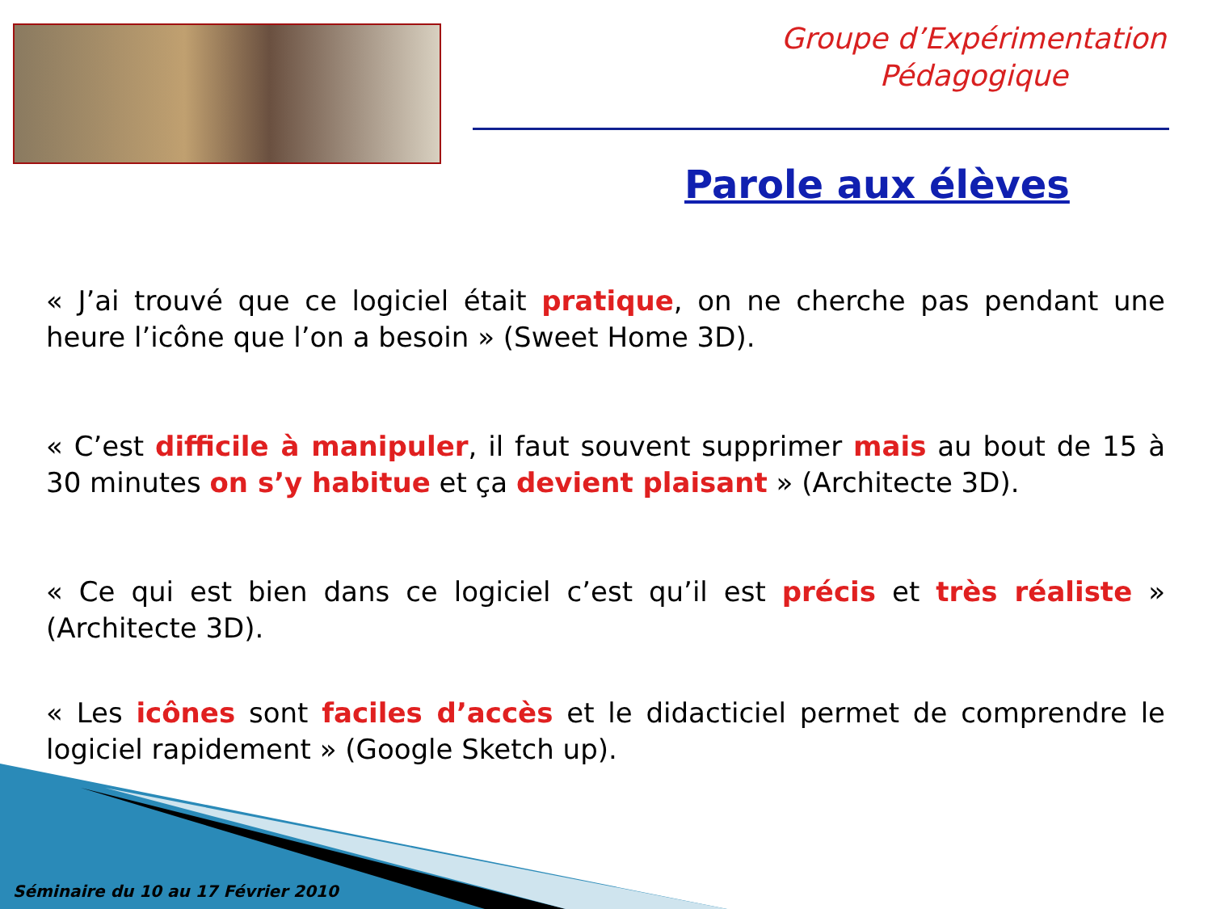Groupe d’Expérimentation
Pédagogique
Parole aux élèves
« J’ai trouvé que ce logiciel était pratique, on ne cherche pas pendant une heure l’icône que l’on a besoin » (Sweet Home 3D).
« C’est difficile à manipuler, il faut souvent supprimer mais au bout de 15 à 30 minutes on s’y habitue et ça devient plaisant » (Architecte 3D).
« Ce qui est bien dans ce logiciel c’est qu’il est précis et très réaliste » (Architecte 3D).
« Les icônes sont faciles d’accès et le didacticiel permet de comprendre le logiciel rapidement » (Google Sketch up).
Séminaire du 10 au 17 Février 2010